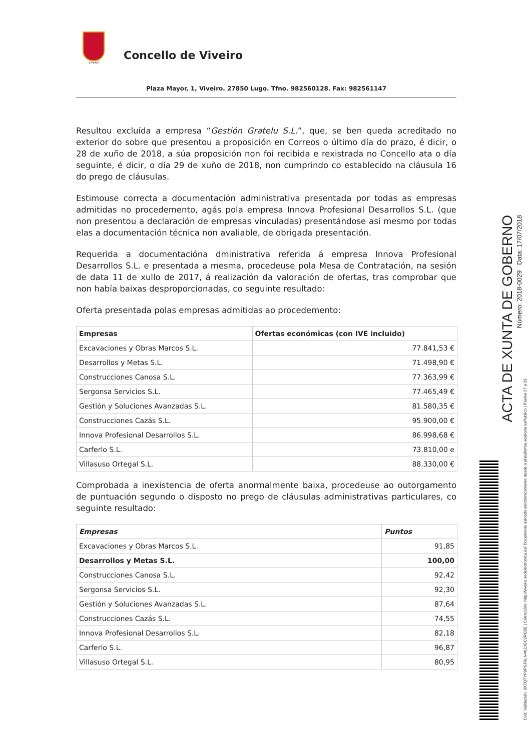VIVEIRO
Concello de Viveiro
Plaza Mayor, 1, Viveiro. 27850 Lugo. Tfno. 982560128. Fax: 982561147
Resultou excluída a empresa “Gestión Gratelu S.L.”, que, se ben queda acreditado no exterior do sobre que presentou a proposición en Correos o último día do prazo, é dicir, o 28 de xuño de 2018, a súa proposición non foi recibida e rexistrada no Concello ata o día seguinte, é dicir, o día 29 de xuño de 2018, non cumprindo co establecido na cláusula 16 do prego de cláusulas.
Estimouse correcta a documentación administrativa presentada por todas as empresas admitidas no procedemento, agás pola empresa Innova Profesional Desarrollos S.L. (que non presentou a declaración de empresas vinculadas) presentándose así mesmo por todas elas a documentación técnica non avaliable, de obrigada presentación.
Requerida a documentacióna dministrativa referida á empresa Innova Profesional Desarrollos S.L. e presentada a mesma, procedeuse pola Mesa de Contratación, na sesión de data 11 de xullo de 2017, á realización da valoración de ofertas, tras comprobar que non había baixas desproporcionadas, co seguinte resultado:
Oferta presentada polas empresas admitidas ao procedemento:
| Empresas | Ofertas económicas (con IVE incluido) |
| --- | --- |
| Excavaciones y Obras Marcos S.L. | 77.841,53 € |
| Desarrollos y Metas S.L. | 71.498,90 € |
| Construcciones Canosa S.L. | 77.363,99 € |
| Sergonsa Servicios S.L. | 77.465,49 € |
| Gestión y Soluciones Avanzadas S.L. | 81.580,35 € |
| Construcciones Cazás S.L. | 95.900,00 € |
| Innova Profesional Desarrollos S.L. | 86.998,68 € |
| Carferlo S.L. | 73.810,00 e |
| Villasuso Ortegal S.L. | 88.330,00 € |
Comprobada a inexistencia de oferta anormalmente baixa, procedeuse ao outorgamento de puntuación segundo o disposto no prego de cláusulas administrativas particulares, co seguinte resultado:
| Empresas | Puntos |
| --- | --- |
| Excavaciones y Obras Marcos S.L. | 91,85 |
| Desarrollos y Metas S.L. | 100,00 |
| Construcciones Canosa S.L. | 92,42 |
| Sergonsa Servicios S.L. | 92,30 |
| Gestión y Soluciones Avanzadas S.L. | 87,64 |
| Construcciones Cazás S.L. | 74,55 |
| Innova Profesional Desarrollos S.L. | 82,18 |
| Carferlo S.L. | 96,87 |
| Villasuso Ortegal S.L. | 80,95 |
ACTA DE XUNTA DE GOBERNO
Número: 2018-0029 Data: 17/07/2018
Cod. Validación: 3X7QTYP9PGF9LN4K2JGC2RG5E | Corrección: http://viveiro.sedelectronica.es/ Documento asinado electronicamente desde a plataforma xestiona esPublico | Páxina 27 a 29